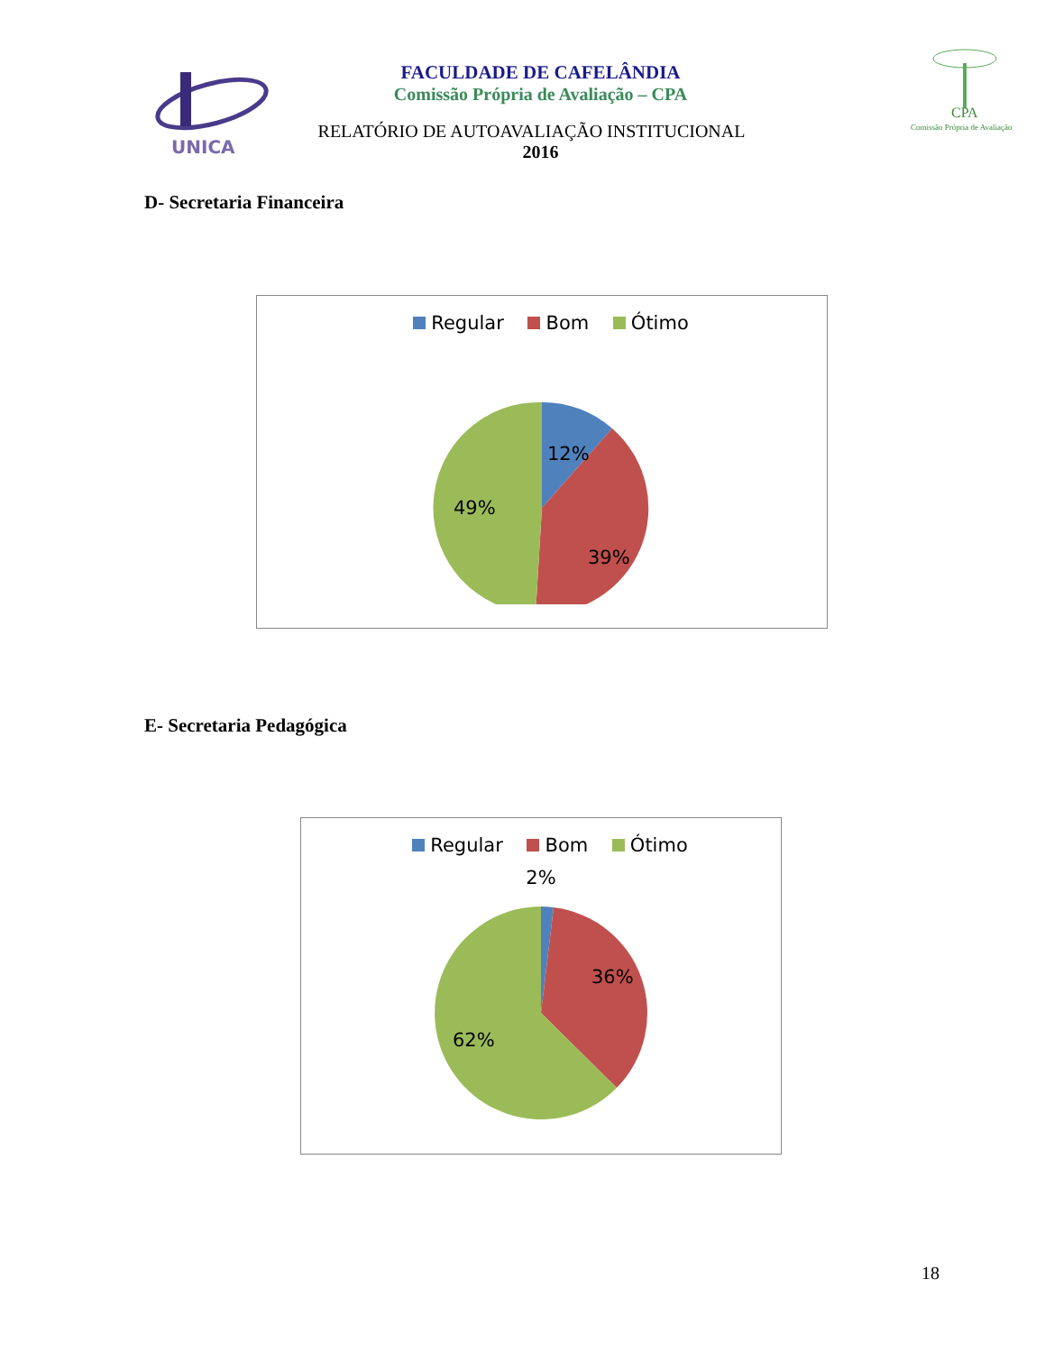UNICA
CPA
Comissão Própria de Avaliação
FACULDADE DE CAFELÂNDIA
Comissão Própria de Avaliação – CPA
RELATÓRIO DE AUTOAVALIAÇÃO INSTITUCIONAL
2016
D- Secretaria Financeira
Regular Bom Ótimo
12%
39%
49%
E- Secretaria Pedagógica
Regular Bom Ótimo
2%
36%
62%
18